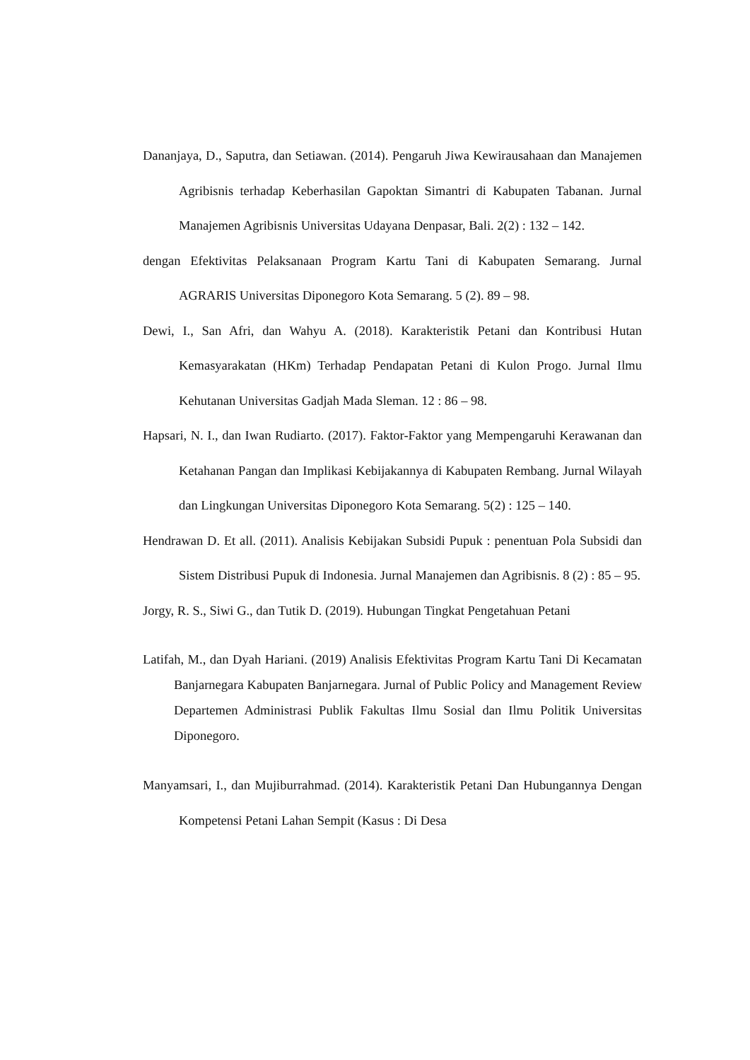Dananjaya, D., Saputra, dan Setiawan. (2014). Pengaruh Jiwa Kewirausahaan dan Manajemen Agribisnis terhadap Keberhasilan Gapoktan Simantri di Kabupaten Tabanan. Jurnal Manajemen Agribisnis Universitas Udayana Denpasar, Bali. 2(2) : 132 – 142.
dengan Efektivitas Pelaksanaan Program Kartu Tani di Kabupaten Semarang. Jurnal AGRARIS Universitas Diponegoro Kota Semarang. 5 (2). 89 – 98.
Dewi, I., San Afri, dan Wahyu A. (2018). Karakteristik Petani dan Kontribusi Hutan Kemasyarakatan (HKm) Terhadap Pendapatan Petani di Kulon Progo. Jurnal Ilmu Kehutanan Universitas Gadjah Mada Sleman. 12 : 86 – 98.
Hapsari, N. I., dan Iwan Rudiarto. (2017). Faktor-Faktor yang Mempengaruhi Kerawanan dan Ketahanan Pangan dan Implikasi Kebijakannya di Kabupaten Rembang. Jurnal Wilayah dan Lingkungan Universitas Diponegoro Kota Semarang. 5(2) : 125 – 140.
Hendrawan D. Et all. (2011). Analisis Kebijakan Subsidi Pupuk : penentuan Pola Subsidi dan Sistem Distribusi Pupuk di Indonesia. Jurnal Manajemen dan Agribisnis. 8 (2) : 85 – 95.
Jorgy, R. S., Siwi G., dan Tutik D. (2019). Hubungan Tingkat Pengetahuan Petani
Latifah, M., dan Dyah Hariani. (2019) Analisis Efektivitas Program Kartu Tani Di Kecamatan Banjarnegara Kabupaten Banjarnegara. Jurnal of Public Policy and Management Review Departemen Administrasi Publik Fakultas Ilmu Sosial dan Ilmu Politik Universitas Diponegoro.
Manyamsari, I., dan Mujiburrahmad. (2014). Karakteristik Petani Dan Hubungannya Dengan Kompetensi Petani Lahan Sempit (Kasus : Di Desa